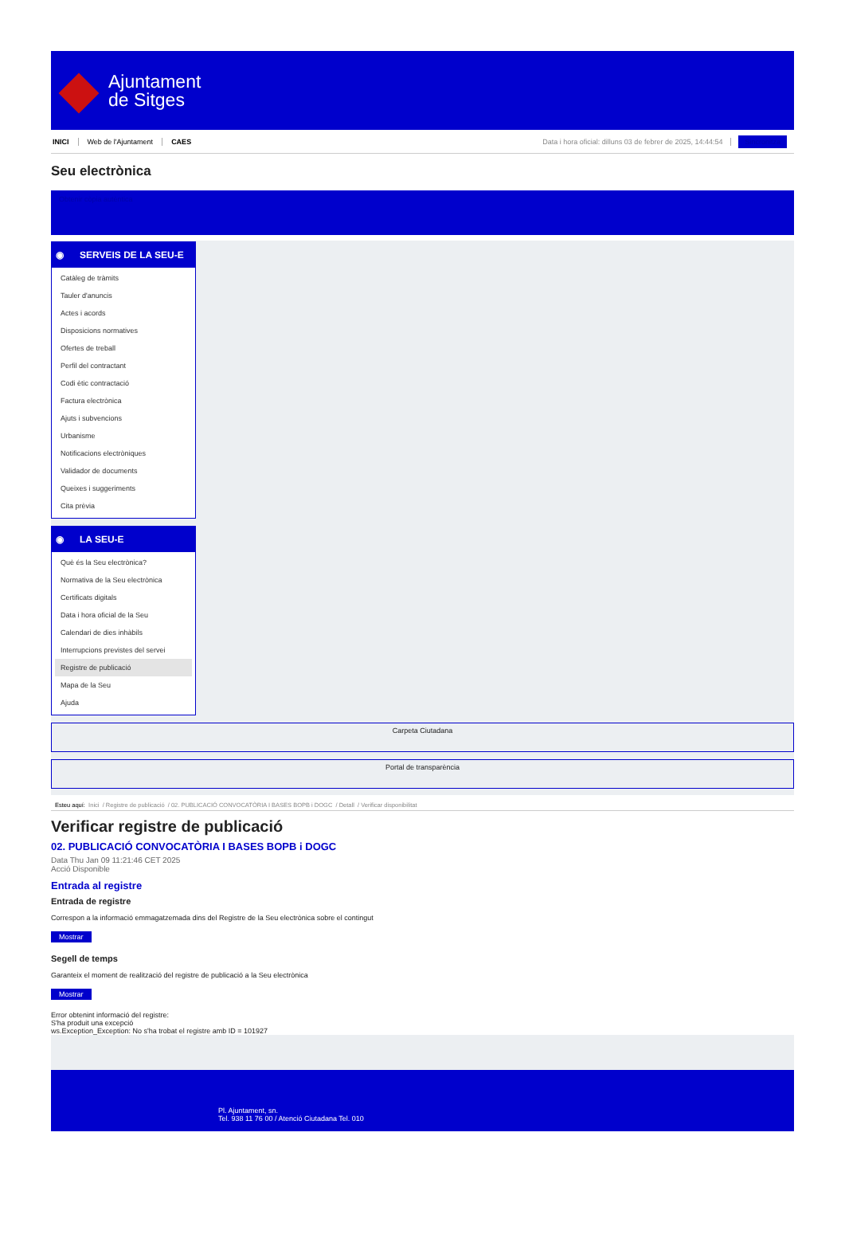Ajuntament
de Sitges
INICI Web de l'Ajuntament CAES Data i hora oficial: dilluns 03 de febrer de 2025, 14:44:54 Sincronitza
Seu electrònica
Obtenir còpia autèntica
◉ SERVEIS DE LA SEU-E
Catàleg de tràmits
Tauler d'anuncis
Actes i acords
Disposicions normatives
Ofertes de treball
Perfil del contractant
Codi ètic contractació
Factura electrònica
Ajuts i subvencions
Urbanisme
Notificacions electròniques
Validador de documents
Queixes i suggeriments
Cita prèvia
◉ LA SEU-E
Què és la Seu electrònica?
Normativa de la Seu electrònica
Certificats digitals
Data i hora oficial de la Seu
Calendari de dies inhàbils
Interrupcions previstes del servei
Registre de publicació
Mapa de la Seu
Ajuda
Carpeta Ciutadana
Portal de transparència
Esteu aquí: Inici / Registre de publicació / 02. PUBLICACIÓ CONVOCATÒRIA I BASES BOPB i DOGC / Detall / Verificar disponibilitat
Verificar registre de publicació
02. PUBLICACIÓ CONVOCATÒRIA I BASES BOPB i DOGC
Data Thu Jan 09 11:21:46 CET 2025
Acció Disponible
Entrada al registre
Entrada de registre
Correspon a la informació emmagatzemada dins del Registre de la Seu electrònica sobre el contingut
Mostrar
Segell de temps
Garanteix el moment de realització del registre de publicació a la Seu electrònica
Mostrar
Error obtenint informació del registre:
S'ha produit una excepció
ws.Exception_Exception: No s'ha trobat el registre amb ID = 101927
Pl. Ajuntament, sn.
Tel. 938 11 76 00 / Atenció Ciutadana Tel. 010